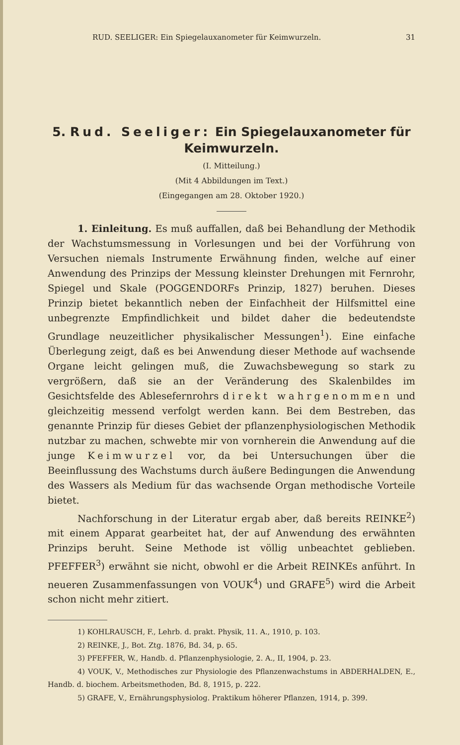RUD. SEELIGER: Ein Spiegelauxanometer für Keimwurzeln. 31
5. Rud. Seeliger: Ein Spiegelauxanometer für Keimwurzeln.
(I. Mitteilung.)
(Mit 4 Abbildungen im Text.)
(Eingegangen am 28. Oktober 1920.)
1. Einleitung. Es muß auffallen, daß bei Behandlung der Methodik der Wachstumsmessung in Vorlesungen und bei der Vorführung von Versuchen niemals Instrumente Erwähnung finden, welche auf einer Anwendung des Prinzips der Messung kleinster Drehungen mit Fernrohr, Spiegel und Skale (POGGENDORFs Prinzip, 1827) beruhen. Dieses Prinzip bietet bekanntlich neben der Einfachheit der Hilfsmittel eine unbegrenzte Empfindlichkeit und bildet daher die bedeutendste Grundlage neuzeitlicher physikalischer Messungen<sup>1</sup>). Eine einfache Überlegung zeigt, daß es bei Anwendung dieser Methode auf wachsende Organe leicht gelingen muß, die Zuwachsbewegung so stark zu vergrößern, daß sie an der Veränderung des Skalenbildes im Gesichtsfelde des Ablesefernrohrs direkt wahrgenommen und gleichzeitig messend verfolgt werden kann. Bei dem Bestreben, das genannte Prinzip für dieses Gebiet der pflanzenphysiologischen Methodik nutzbar zu machen, schwebte mir von vornherein die Anwendung auf die junge Keimwurzel vor, da bei Untersuchungen über die Beeinflussung des Wachstums durch äußere Bedingungen die Anwendung des Wassers als Medium für das wachsende Organ methodische Vorteile bietet.
Nachforschung in der Literatur ergab aber, daß bereits REINKE<sup>2</sup>) mit einem Apparat gearbeitet hat, der auf Anwendung des erwähnten Prinzips beruht. Seine Methode ist völlig unbeachtet geblieben. PFEFFER<sup>3</sup>) erwähnt sie nicht, obwohl er die Arbeit REINKEs anführt. In neueren Zusammenfassungen von VOUK<sup>4</sup>) und GRAFE<sup>5</sup>) wird die Arbeit schon nicht mehr zitiert.
1) KOHLRAUSCH, F., Lehrb. d. prakt. Physik, 11. A., 1910, p. 103.
2) REINKE, J., Bot. Ztg. 1876, Bd. 34, p. 65.
3) PFEFFER, W., Handb. d. Pflanzenphysiologie, 2. A., II, 1904, p. 23.
4) VOUK, V., Methodisches zur Physiologie des Pflanzenwachstums in ABDERHALDEN, E., Handb. d. biochem. Arbeitsmethoden, Bd. 8, 1915, p. 222.
5) GRAFE, V., Ernährungsphysiolog. Praktikum höherer Pflanzen, 1914, p. 399.